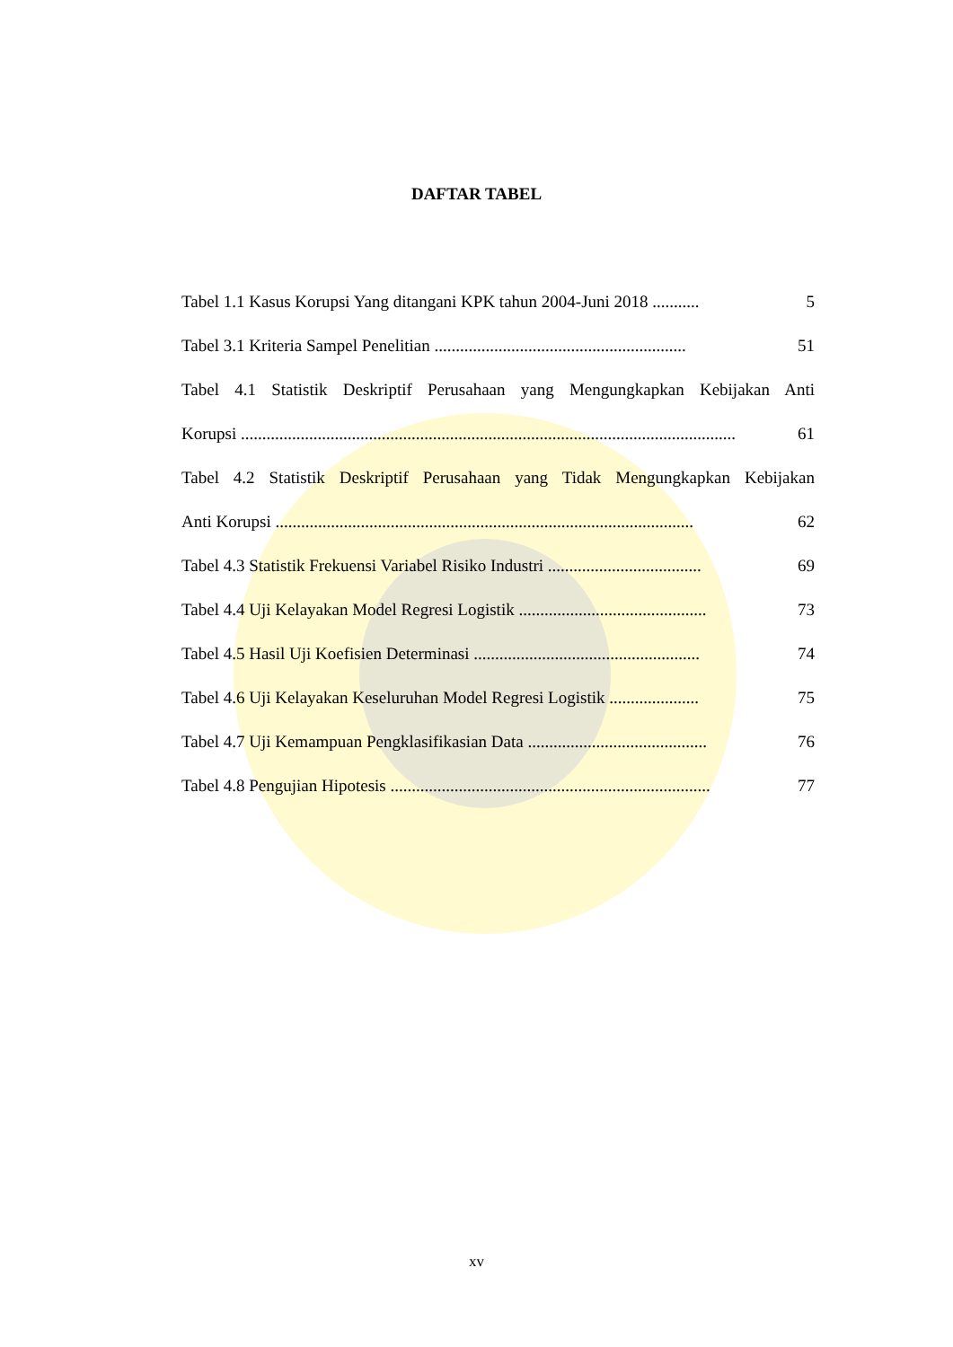DAFTAR TABEL
Tabel 1.1 Kasus Korupsi Yang ditangani KPK tahun 2004-Juni 2018 ........... 5
Tabel 3.1 Kriteria Sampel Penelitian ........................................................... 51
Tabel 4.1 Statistik Deskriptif Perusahaan yang Mengungkapkan Kebijakan Anti
Korupsi .................................................................................................................... 61
Tabel 4.2 Statistik Deskriptif Perusahaan yang Tidak Mengungkapkan Kebijakan
Anti Korupsi .................................................................................................. 62
Tabel 4.3 Statistik Frekuensi Variabel Risiko Industri .................................... 69
Tabel 4.4 Uji Kelayakan Model Regresi Logistik ............................................ 73
Tabel 4.5 Hasil Uji Koefisien Determinasi ..................................................... 74
Tabel 4.6 Uji Kelayakan Keseluruhan Model Regresi Logistik ..................... 75
Tabel 4.7 Uji Kemampuan Pengklasifikasian Data .......................................... 76
Tabel 4.8 Pengujian Hipotesis ........................................................................... 77
xv